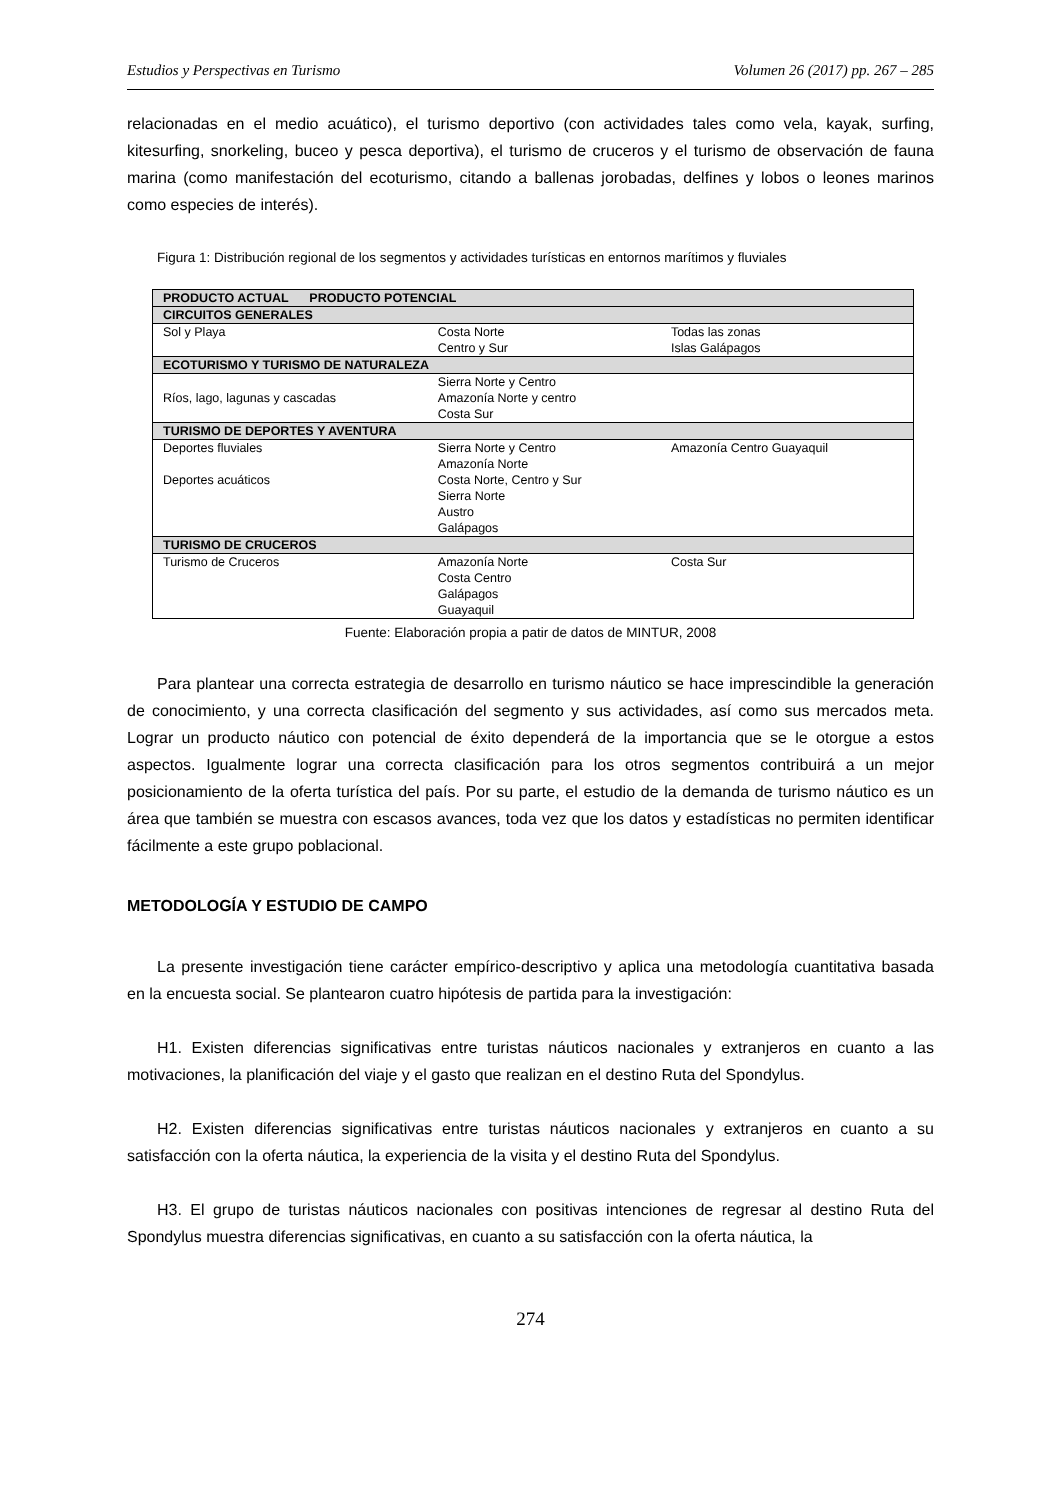Estudios y Perspectivas en Turismo Volumen 26 (2017) pp. 267 – 285
relacionadas en el medio acuático), el turismo deportivo (con actividades tales como vela, kayak, surfing, kitesurfing, snorkeling, buceo y pesca deportiva), el turismo de cruceros y el turismo de observación de fauna marina (como manifestación del ecoturismo, citando a ballenas jorobadas, delfines y lobos o leones marinos como especies de interés).
Figura 1: Distribución regional de los segmentos y actividades turísticas en entornos marítimos y fluviales
| PRODUCTO ACTUAL PRODUCTO POTENCIAL | | |
| CIRCUITOS GENERALES | | |
| Sol y Playa | Costa Norte Centro y Sur | Todas las zonas Islas Galápagos |
| ECOTURISMO Y TURISMO DE NATURALEZA | | |
| Ríos, lago, lagunas y cascadas | Sierra Norte y Centro Amazonía Norte y centro Costa Sur | |
| TURISMO DE DEPORTES Y AVENTURA | | |
| Deportes fluviales Deportes acuáticos | Sierra Norte y Centro Amazonía Norte Costa Norte, Centro y Sur Sierra Norte Austro Galápagos | Amazonía Centro Guayaquil |
| TURISMO DE CRUCEROS | | |
| Turismo de Cruceros | Amazonía Norte Costa Centro Galápagos Guayaquil | Costa Sur |
Fuente: Elaboración propia a patir de datos de MINTUR, 2008
Para plantear una correcta estrategia de desarrollo en turismo náutico se hace imprescindible la generación de conocimiento, y una correcta clasificación del segmento y sus actividades, así como sus mercados meta. Lograr un producto náutico con potencial de éxito dependerá de la importancia que se le otorgue a estos aspectos. Igualmente lograr una correcta clasificación para los otros segmentos contribuirá a un mejor posicionamiento de la oferta turística del país. Por su parte, el estudio de la demanda de turismo náutico es un área que también se muestra con escasos avances, toda vez que los datos y estadísticas no permiten identificar fácilmente a este grupo poblacional.
METODOLOGÍA Y ESTUDIO DE CAMPO
La presente investigación tiene carácter empírico-descriptivo y aplica una metodología cuantitativa basada en la encuesta social. Se plantearon cuatro hipótesis de partida para la investigación:
H1. Existen diferencias significativas entre turistas náuticos nacionales y extranjeros en cuanto a las motivaciones, la planificación del viaje y el gasto que realizan en el destino Ruta del Spondylus.
H2. Existen diferencias significativas entre turistas náuticos nacionales y extranjeros en cuanto a su satisfacción con la oferta náutica, la experiencia de la visita y el destino Ruta del Spondylus.
H3. El grupo de turistas náuticos nacionales con positivas intenciones de regresar al destino Ruta del Spondylus muestra diferencias significativas, en cuanto a su satisfacción con la oferta náutica, la
274